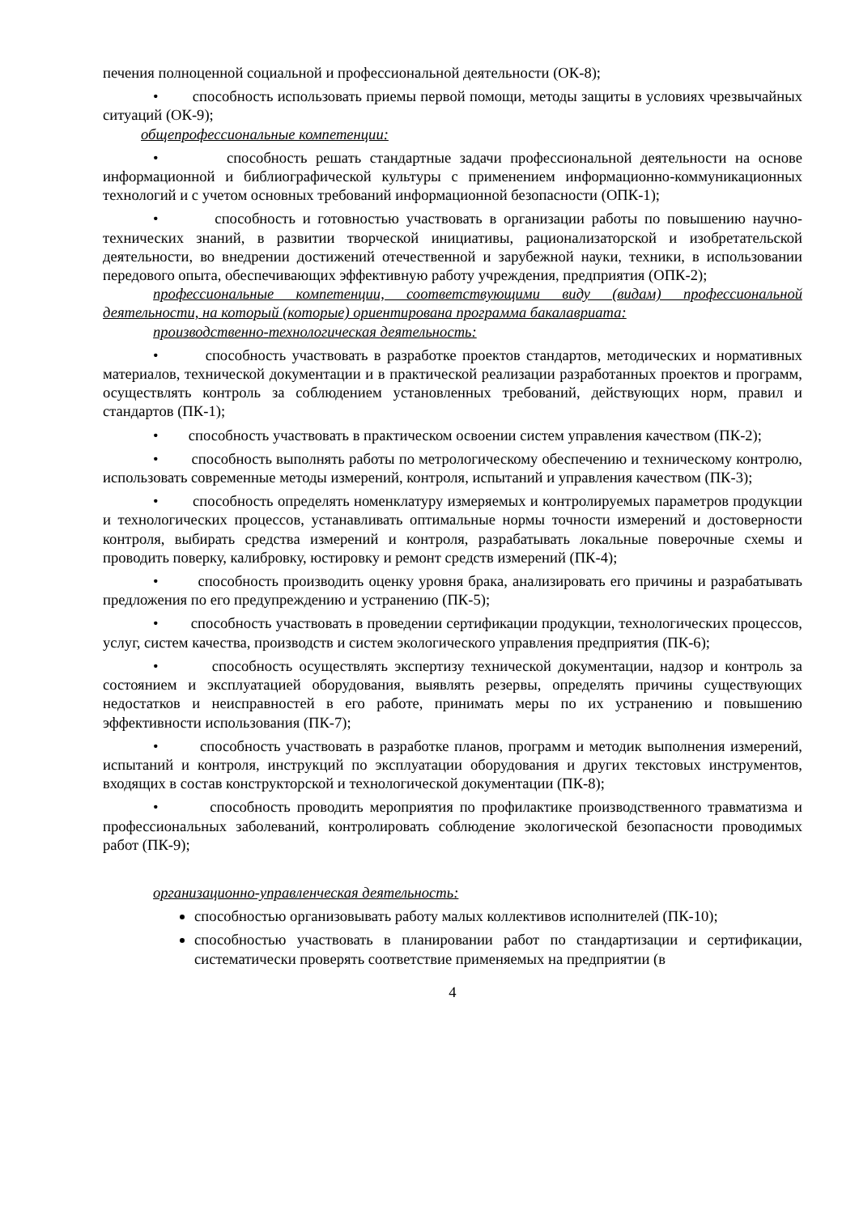печения полноценной социальной и профессиональной деятельности (ОК-8);
• способность использовать приемы первой помощи, методы защиты в условиях чрезвычайных ситуаций (ОК-9);
общепрофессиональные компетенции:
• способность решать стандартные задачи профессиональной деятельности на основе информационной и библиографической культуры с применением информационно-коммуникационных технологий и с учетом основных требований информационной безопасности (ОПК-1);
• способность и готовностью участвовать в организации работы по повышению научно-технических знаний, в развитии творческой инициативы, рационализаторской и изобретательской деятельности, во внедрении достижений отечественной и зарубежной науки, техники, в использовании передового опыта, обеспечивающих эффективную работу учреждения, предприятия (ОПК-2);
профессиональные компетенции, соответствующими виду (видам) профессиональной деятельности, на который (которые) ориентирована программа бакалавриата:
производственно-технологическая деятельность:
• способность участвовать в разработке проектов стандартов, методических и нормативных материалов, технической документации и в практической реализации разработанных проектов и программ, осуществлять контроль за соблюдением установленных требований, действующих норм, правил и стандартов (ПК-1);
• способность участвовать в практическом освоении систем управления качеством (ПК-2);
• способность выполнять работы по метрологическому обеспечению и техническому контролю, использовать современные методы измерений, контроля, испытаний и управления качеством (ПК-3);
• способность определять номенклатуру измеряемых и контролируемых параметров продукции и технологических процессов, устанавливать оптимальные нормы точности измерений и достоверности контроля, выбирать средства измерений и контроля, разрабатывать локальные поверочные схемы и проводить поверку, калибровку, юстировку и ремонт средств измерений (ПК-4);
• способность производить оценку уровня брака, анализировать его причины и разрабатывать предложения по его предупреждению и устранению (ПК-5);
• способность участвовать в проведении сертификации продукции, технологических процессов, услуг, систем качества, производств и систем экологического управления предприятия (ПК-6);
• способность осуществлять экспертизу технической документации, надзор и контроль за состоянием и эксплуатацией оборудования, выявлять резервы, определять причины существующих недостатков и неисправностей в его работе, принимать меры по их устранению и повышению эффективности использования (ПК-7);
• способность участвовать в разработке планов, программ и методик выполнения измерений, испытаний и контроля, инструкций по эксплуатации оборудования и других текстовых инструментов, входящих в состав конструкторской и технологической документации (ПК-8);
• способность проводить мероприятия по профилактике производственного травматизма и профессиональных заболеваний, контролировать соблюдение экологической безопасности проводимых работ (ПК-9);
организационно-управленческая деятельность:
способностью организовывать работу малых коллективов исполнителей (ПК-10);
способностью участвовать в планировании работ по стандартизации и сертификации, систематически проверять соответствие применяемых на предприятии (в
4